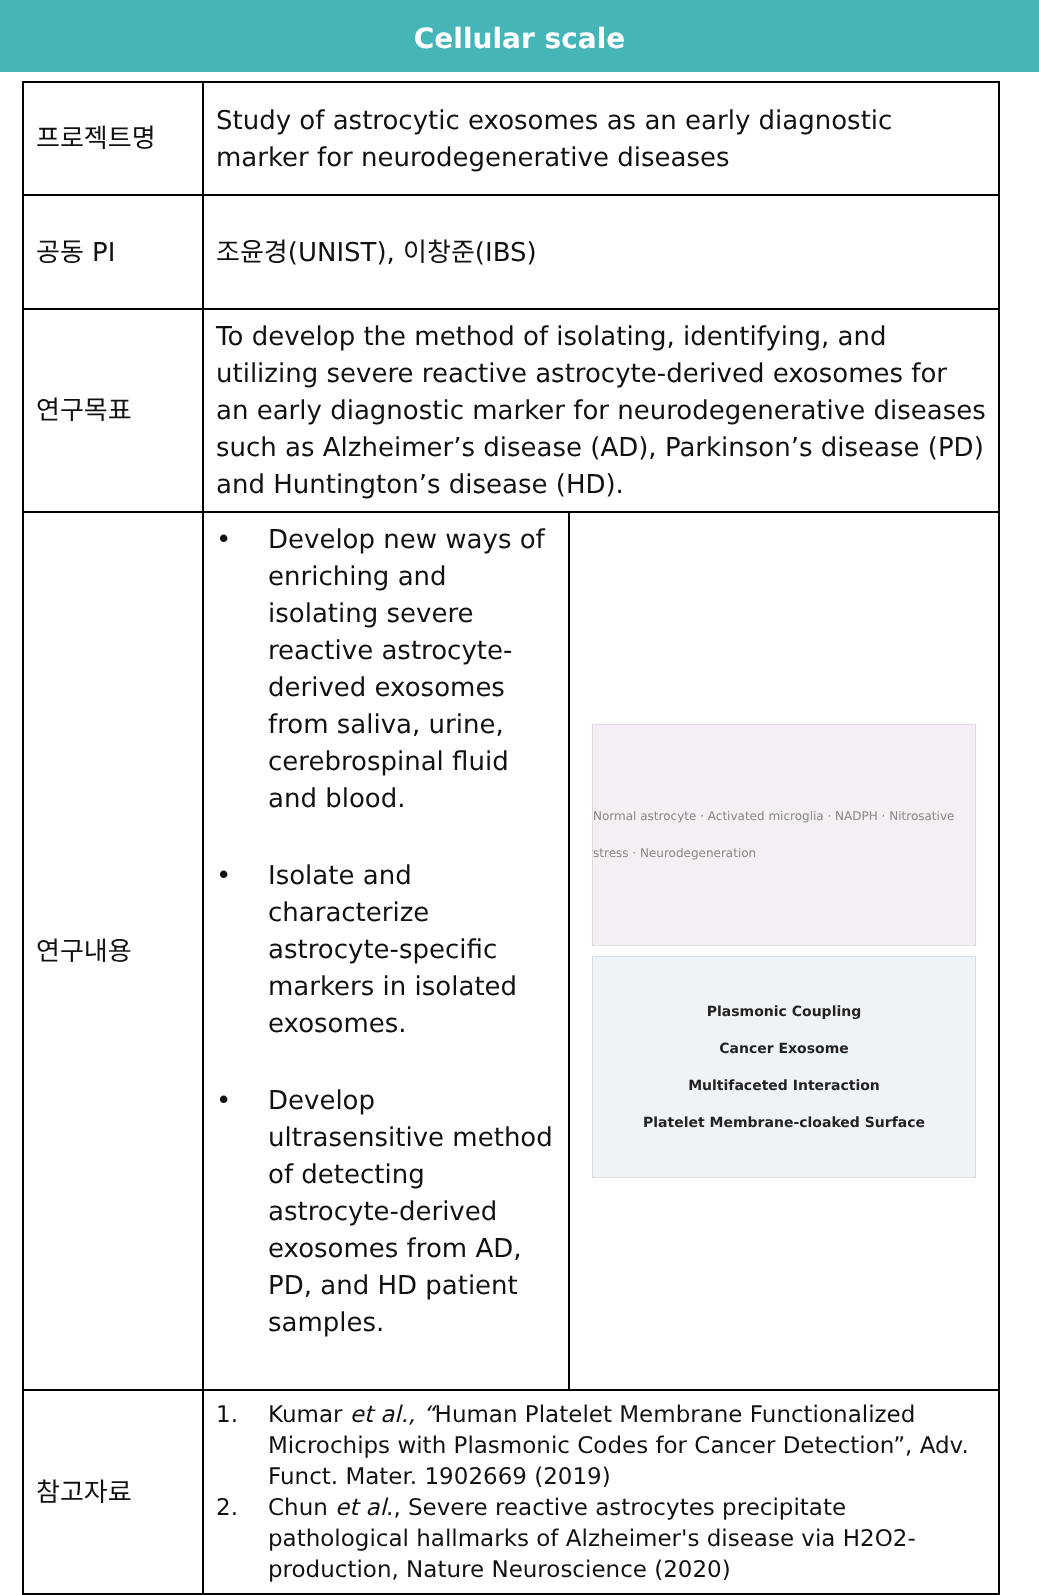Cellular scale
| 프로젝트명 | Study of astrocytic exosomes as an early diagnostic marker for neurodegenerative diseases | |
| 공동 PI | 조윤경(UNIST), 이창준(IBS) | |
| 연구목표 | To develop the method of isolating, identifying, and utilizing severe reactive astrocyte-derived exosomes for an early diagnostic marker for neurodegenerative diseases such as Alzheimer’s disease (AD), Parkinson’s disease (PD) and Huntington’s disease (HD). | |
| 연구내용 | • Develop new ways of enriching and isolating severe reactive astrocyte-derived exosomes from saliva, urine, cerebrospinal fluid and blood. • Isolate and characterize astrocyte-specific markers in isolated exosomes. • Develop ultrasensitive method of detecting astrocyte-derived exosomes from AD, PD, and HD patient samples. | Normal astrocyte · Activated microglia · NADPH · Nitrosative stress · Neurodegeneration Plasmonic Coupling Cancer Exosome Multifaceted Interaction Platelet Membrane-cloaked Surface |
| 참고자료 | 1. Kumar et al., “ Human Platelet Membrane Functionalized Microchips with Plasmonic Codes for Cancer Detection”, Adv. Funct. Mater. 1902669 (2019) 2. Chun et al ., Severe reactive astrocytes precipitate pathological hallmarks of Alzheimer's disease via H2O2- production, Nature Neuroscience (2020) | |